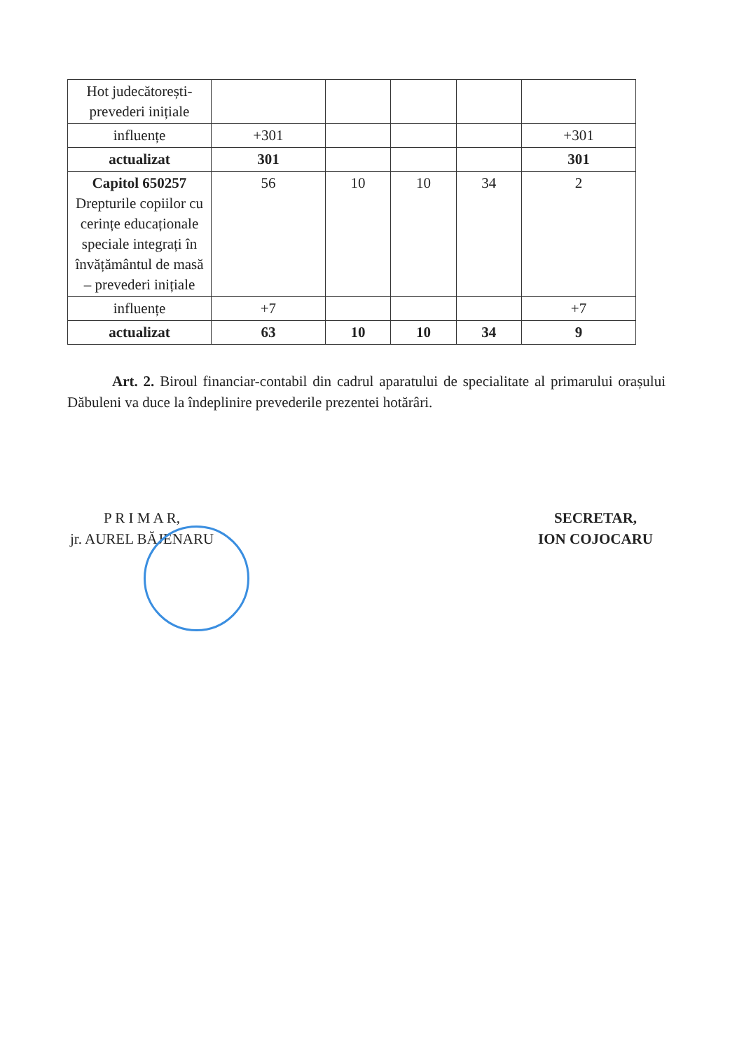| Hot judecătorești-prevederi inițiale | | | | | |
| influențe | +301 | | | | +301 |
| actualizat | 301 | | | | 301 |
| Capitol 650257 Drepturile copiilor cu cerințe educaționale speciale integrați în învățământul de masă – prevederi inițiale | 56 | 10 | 10 | 34 | 2 |
| influențe | +7 | | | | +7 |
| actualizat | 63 | 10 | 10 | 34 | 9 |
Art. 2. Biroul financiar-contabil din cadrul aparatului de specialitate al primarului orașului Dăbuleni va duce la îndeplinire prevederile prezentei hotărâri.
P R I M A R,
jr. AUREL BĂJENARU
SECRETAR,
ION COJOCARU